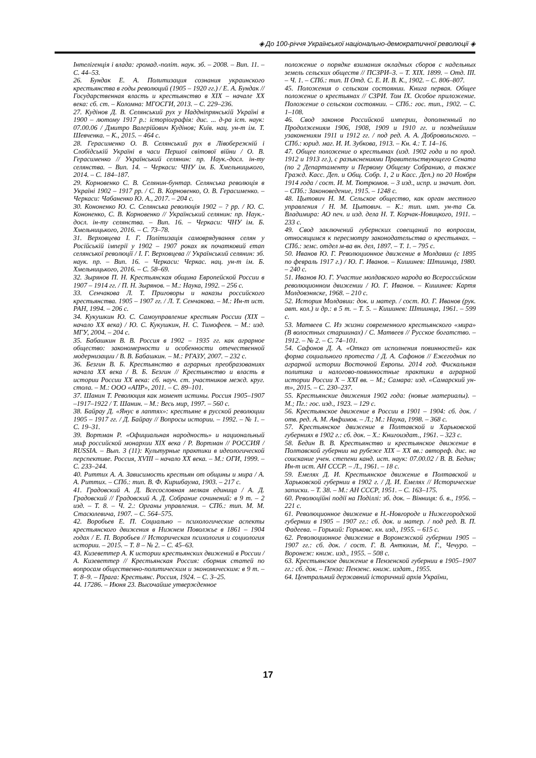◈ До 100-річчя Української національно-демократичної революції ◈
Інтелігенція і влада: громад.-політ. наук. зб. – 2008. – Вип. 11. – С. 44–53.
26. Бундак Е. А. Политизация сознания украинского крестьянства в годы революций (1905 – 1920 гг.) / Е. А. Бундак // Государственная власть и крестьянство в XIX – начале XX века: сб. ст. – Коломна: МГОСГИ, 2013. – С. 229–236.
27. Кудінов Д. В. Селянський рух у Наддніпрянській Україні в 1900 – лютому 1917 р.: історіографія: дис. ... д-ра іст. наук: 07.00.06 / Дмитро Валерійович Кудінов; Київ. нац. ун-т ім. Т. Шевченка. – К., 2015. – 464 с.
28. Герасименко О. В. Селянський рух в Лівобережній і Слобідській Україні в часи Першої світової війни / О. В. Герасименко // Український селянин: пр. Наук.-досл. ін-ту селянства. – Вип. 14. – Черкаси: ЧНУ ім. Б. Хмельницького, 2014. – С. 184–187.
29. Корновенко С. В. Селянин-бунтар. Селянська революція в Україні 1902 – 1917 рр. / С. В. Корновенко, О. В. Герасименко. – Черкаси: Чабаненко Ю. А., 2017. – 204 с.
30. Кононенко Ю. С. Селянська революція 1902 – ? рр. / Ю. С. Кононенко, С. В. Корновенко // Український селянин: пр. Наук.-досл. ін-ту селянства. – Вип. 16. – Черкаси: ЧНУ ім. Б. Хмельницького, 2016. – С. 73–78.
31. Верховцева І. Г. Політизація самоврядування селян у Російській імперії у 1902 – 1907 роках як початковий етап селянської революції / І. Г. Верховцева // Український селянин: зб. наук. пр. – Вип. 16. – Черкаси: Черкас. нац. ун-т ім. Б. Хмельницького, 2016. – С. 58–69.
32. Зырянов П. Н. Крестьянская община Европейской России в 1907 – 1914 гг. / П. Н. Зырянов. – М.: Наука, 1992. – 256 с.
33. Сенчакова Л. Т. Приговоры и наказы российского крестьянства. 1905 – 1907 гг. / Л. Т. Сенчакова. – М.: Ин-т ист. РАН, 1994. – 206 с.
34. Кукушкин Ю. С. Самоуправление крестьян России (XIX – начало XX века) / Ю. С. Кукушкин, Н. С. Тимофеев. – М.: изд. МГУ, 2004. – 204 с.
35. Бабашкин В. В. Россия в 1902 – 1935 гг. как аграрное общество: закономерности и особенности отечественной модернизации / В. В. Бабашкин. – М.: РГАЗУ, 2007. – 232 с.
36. Безгин В. Б. Крестьянство в аграрных преобразованиях начала XX века / В. Б. Безгин // Крестьянство и власть в истории России XX века: сб. науч. ст. участников межд. круг. стола. – М.: ООО «АПР», 2011. – С. 89–101.
37. Шанин Т. Революция как момент истины. Россия 1905–1907 –1917–1922 / Т. Шанин. – М.: Весь мир, 1997. – 560 с.
38. Байрау Д. «Янус в лаптях»: крестьяне в русской революции 1905 – 1917 гг. / Д. Байрау // Вопросы истории. – 1992. – № 1. – С. 19–31.
39. Вортман Р. «Официальная народность» и национальный миф российской монархии XIX века / Р. Вортман // РОССИЯ / RUSSIA. – Вып. 3 (11): Культурные практики в идеологической перспективе. Россия, XVIII – начало XX века. – М.: ОГИ, 1999. – С. 233–244.
40. Риттих А. А. Зависимость крестьян от общины и мира / А. А. Риттих. – СПб.: тип. В. Ф. Киршбаума, 1903. – 217 с.
41. Градовский А. Д. Всесословная мелкая единица / А. Д. Градовский // Градовский А. Д. Собрание сочинений: в 9 т. – 2 изд. – Т. 8. – Ч. 2.: Органы управления. – СПб.: тип. М. М. Стасюлевича, 1907. – С. 564–575.
42. Воробьев Е. П. Социально – психологические аспекты крестьянского движения в Нижнем Поволжье в 1861 – 1904 годах / Е. П. Воробьев // Историческая психология и социология истории. – 2015. – Т. 8 – № 2. – С. 45–63.
43. Кизеветтер А. К истории крестьянских движений в России / А. Кизеветтер // Крестьянская Россия: сборник статей по вопросам общественно-политическим и экономическим: в 9 т. – Т. 8–9. – Прага: Крестьянс. Россия, 1924. – С. 3–25.
44. 17286. – Июня 23. Высочайше утвержденное
положение о порядке взимания окладных сборов с надельных земель сельских обществ // ПСЗРИ–3. – Т. XIX. 1899. – Отд. III. – Ч. 1. – СПб.: тип. II Отд. С. Е. И. В. К., 1902. – С. 806–807.
45. Положения о сельском состоянии. Книга первая. Общее положение о крестьянах // СЗРИ. Том IX. Особое приложение. Положение о сельском состоянии. – СПб.: гос. тип., 1902. – С. 1–108.
46. Свод законов Российской империи, дополненный по Продолжениям 1906, 1908, 1909 и 1910 гг. и позднейшим узаконениям 1911 и 1912 гг. / под ред. А. А. Добровольского. – СПб.: юрид. маг. И. И. Зубкова, 1913. – Кн. 4.: Т. 14–16.
47. Общее положение о крестьянах (изд. 1902 года и по прод. 1912 и 1913 гг.), с разъяснениями Правительствующего Сената (по 2 Департаменту и Первому Общему Собранию, а также Гражд. Касс. Деп. и Общ. Собр. 1, 2 и Касс. Деп.) по 20 Ноября 1914 года / сост. И. М. Тютрюмов. – 3 изд., испр. и значит. доп. – СПб.: Законоведение, 1915. – 1248 с.
48. Цытович Н. М. Сельское общество, как орган местного управления / Н. М. Цытович. – К.: тип. имп. ун-та Св. Владимира: АО печ. и изд. дела Н. Т. Корчак-Новицкого, 1911. – 233 с.
49. Свод заключений губернских совещаний по вопросам, относящимся к пересмотру законодательства о крестьянах. – СПб.: земс. отдел м-ва вн. дел, 1897. – Т. 1. – 795 с.
50. Иванов Ю. Г. Революционное движение в Молдавии (с 1895 по февраль 1917 г.) / Ю. Г. Иванов. – Кишинев: Штиинца, 1980. – 240 с.
51. Иванов Ю. Г. Участие молдавского народа во Всероссийском революционном движении / Ю. Г. Иванов. – Кишинев: Картя Молдовэняске, 1968. – 210 с.
52. История Молдавии: док. и матер. / сост. Ю. Г. Иванов (рук. авт. кол.) и др.: в 5 т. – Т. 5. – Кишинев: Штиинца, 1961. – 599 с.
53. Матвеев С. Из жизни современного крестьянского «мира» (В волостных старшинах) / С. Матвеев // Русское богатство. – 1912. – № 2. – С. 74–101.
54. Сафонов Д. А. «Отказ от исполнения повинностей» как форма социального протеста / Д. А. Сафонов // Ежегодник по аграрной истории Восточной Европы. 2014 год. Фискальная политика и налогово-повинностные практики в аграрной истории России X – XXI вв. – М.; Самара: изд. «Самарский ун-т», 2015. – С. 230–237.
55. Крестьянские движения 1902 года: (новые материалы). – М.; Пг.: гос. изд., 1923. – 129 с.
56. Крестьянское движение в России в 1901 – 1904: сб. док. / отв. ред. А. М. Анфимов. – Л.; М.: Наука, 1998. – 368 с.
57. Крестьянское движение в Полтавской и Харьковской губерниях в 1902 г.: сб. док. – Х.: Книгоиздат., 1961. – 323 с.
58. Бедин В. В. Крестьянство и крестьянское движение в Полтавской губернии на рубеже XIX – XX вв.: автореф. дис. на соискание учен. степени канд. ист. наук: 07.00.02 / В. В. Бедин; Ин-т ист. АН СССР. – Л., 1961. – 18 с.
59. Емелях Д. И. Крестьянское движение в Полтавской и Харьковской губернии в 1902 г. / Д. И. Емелях // Исторические записки. – Т. 38. – М.: АН СССР, 1951. – С. 163–175.
60. Революційні події на Поділлі: зб. док. – Вінниця: б. в., 1956. – 221 с.
61. Революционное движение в Н.-Новгороде и Нижегородской губернии в 1905 – 1907 гг.: сб. док. и матер. / под ред. В. П. Фадеева. – Горький: Горьковс. кн. изд., 1955. – 615 с.
62. Революционное движение в Воронежской губернии 1905 – 1907 гг.: сб. док. / сост. Г. В. Антюхин, М. Г., Чечуро. – Воронеж: книж. изд., 1955. – 508 с.
63. Крестьянское движение в Пензенской губернии в 1905–1907 гг.: сб. док. – Пенза: Пензенс. книж. издат., 1955.
64. Центральний державний історичний архів України,
17